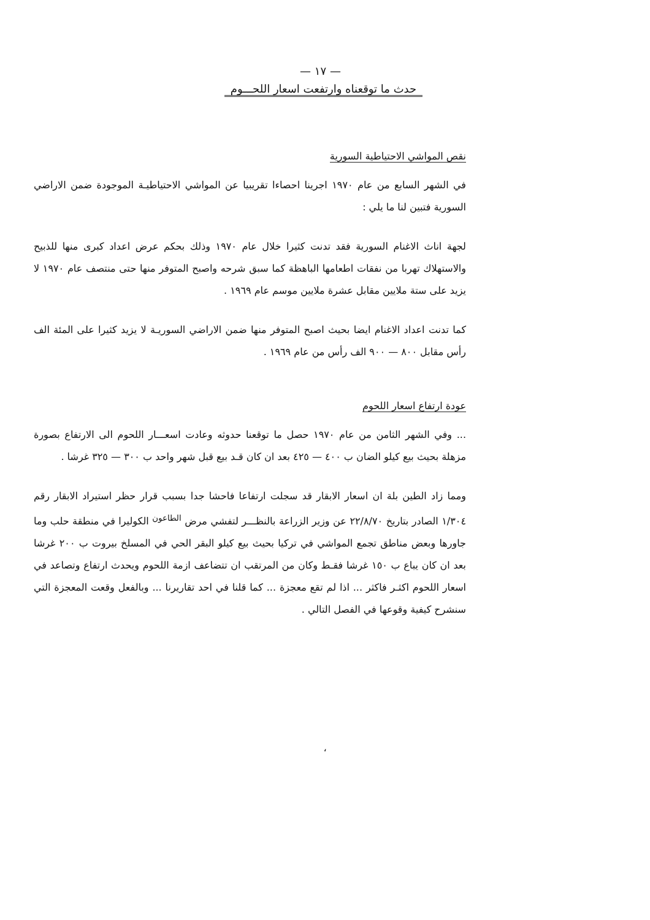— ١٧ —
حدث ما توقعناه وارتفعت اسعار اللحـــوم
نقص المواشي الاحتياطية السورية
في الشهر السابع من عام ١٩٧٠ اجرينا احصاءا تقريبيا عن المواشي الاحتياطيـة الموجودة ضمن الاراضي السورية فتبين لنا ما يلي :
لجهة اناث الاغنام السورية فقد تدنت كثيرا خلال عام ١٩٧٠ وذلك بحكم عرض اعداد كبرى منها للذبيح والاستهلاك تهربا من نفقات اطعامها الباهظة كما سبق شرحه واصبح المتوفر منها حتى منتصف عام ١٩٧٠ لا يزيد على ستة ملايين مقابل عشرة ملايين موسم عام ١٩٦٩ .
كما تدنت اعداد الاغنام ايضا بحيث اصبح المتوفر منها ضمن الاراضي السوريـة لا يزيد كثيرا على المئة الف رأس مقابل ٨٠٠ — ٩٠٠ الف رأس من عام ١٩٦٩ .
عودة ارتفاع اسعار اللحوم
... وفي الشهر الثامن من عام ١٩٧٠ حصل ما توقعنا حدوثه وعادت اسعـــار اللحوم الى الارتفاع بصورة مزهلة بحيث بيع كيلو الضان ب ٤٠٠ — ٤٢٥ بعد ان كان قـد بيع قبل شهر واحد ب ٣٠٠ — ٣٢٥ غرشا .
ومما زاد الطين بلة ان اسعار الابقار قد سجلت ارتفاعا فاحشا جدا بسبب قرار حظر استيراد الابقار رقم ١/٣٠٤ الصادر بتاريخ ٢٢/٨/٧٠ عن وزير الزراعة بالنظـــر لتفشي مرض <sup>الطاعون</sup> الكوليرا في منطقة حلب وما جاورها وبعض مناطق تجمع المواشي في تركيا بحيث بيع كيلو البقر الحي في المسلخ بيروت ب ٢٠٠ غرشا بعد ان كان يباع ب ١٥٠ غرشا فقـط وكان من المرتقب ان تتضاعف ازمة اللحوم ويحدث ارتفاع وتصاعد في اسعار اللحوم اكثـر فاكثر ... اذا لم تقع معجزة ... كما قلنا في احد تقاريرنا ... وبالفعل وقعت المعجزة التي سنشرح كيفية وقوعها في الفصل التالي .
،